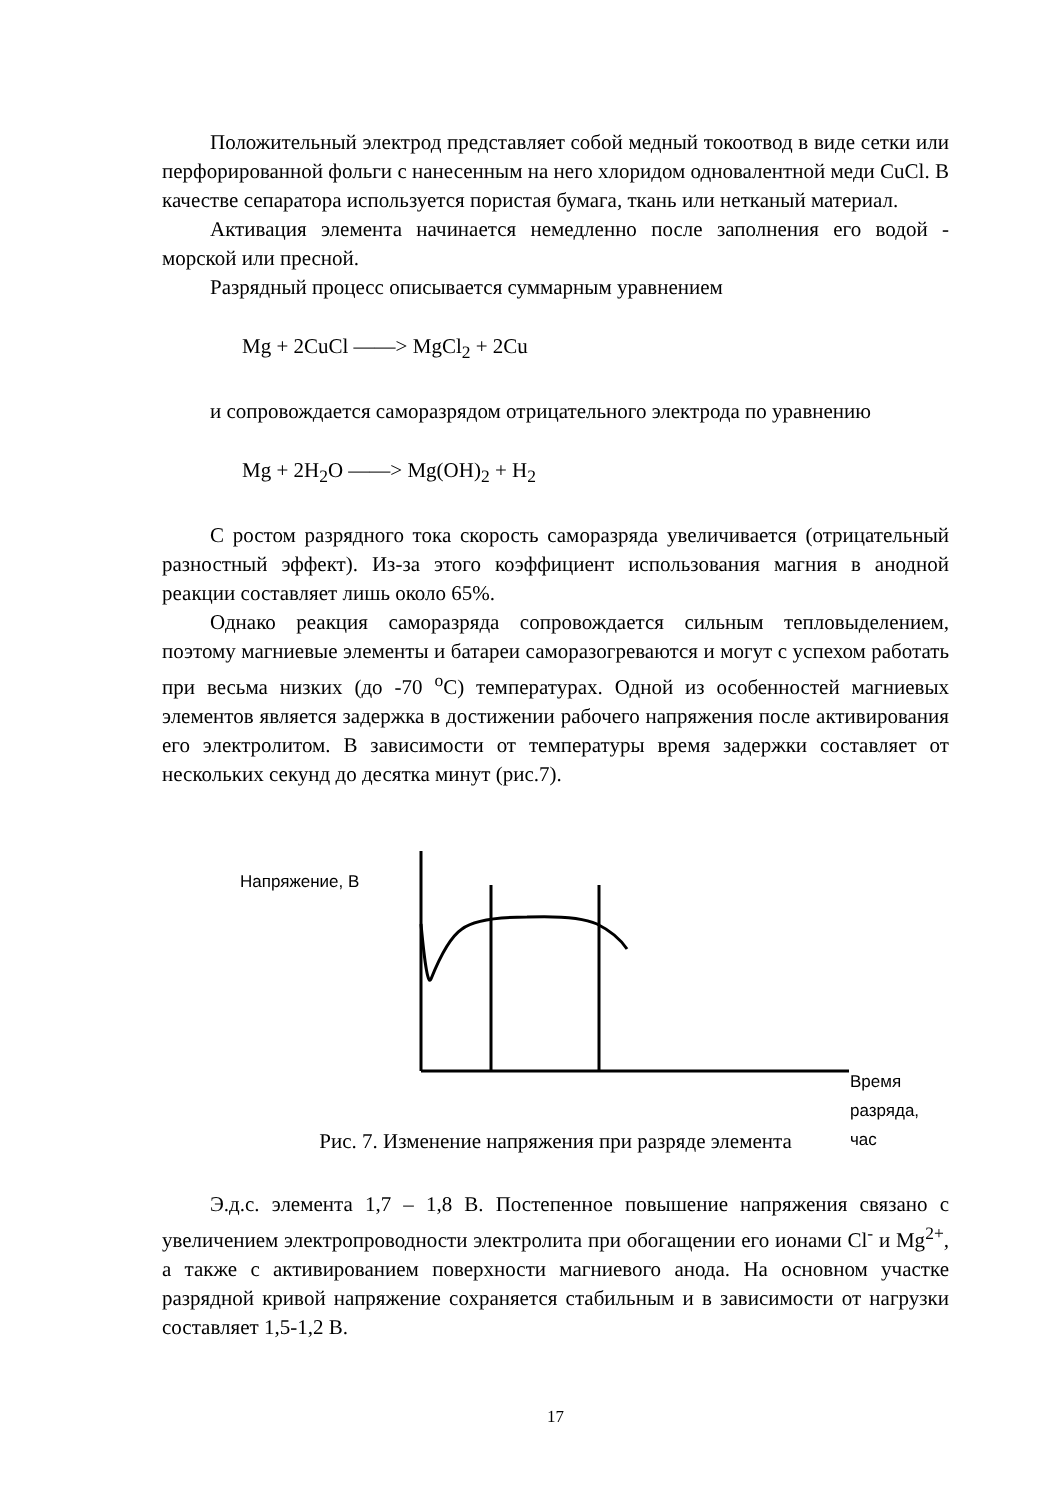Положительный электрод представляет собой медный токоотвод в виде сетки или перфорированной фольги с нанесенным на него хлоридом одновалентной меди CuCl. В качестве сепаратора используется пористая бумага, ткань или нетканый материал.
Активация элемента начинается немедленно после заполнения его водой - морской или пресной.
Разрядный процесс описывается суммарным уравнением
Mg + 2CuCl ——> MgCl<sub>2</sub> + 2Cu
и сопровождается саморазрядом отрицательного электрода по уравнению
Mg + 2H<sub>2</sub>O ——> Mg(OH)<sub>2</sub> + H<sub>2</sub>
С ростом разрядного тока скорость саморазряда увеличивается (отрицательный разностный эффект). Из-за этого коэффициент использования магния в анодной реакции составляет лишь около 65%.
Однако реакция саморазряда сопровождается сильным тепловыделением, поэтому магниевые элементы и батареи саморазогреваются и могут с успехом работать при весьма низких (до -70 <sup>o</sup>C) температурах. Одной из особенностей магниевых элементов является задержка в достижении рабочего напряжения после активирования его электролитом. В зависимости от температуры время задержки составляет от нескольких секунд до десятка минут (рис.7).
Напряжение, В
Время разряда, час
Рис. 7. Изменение напряжения при разряде элемента
Э.д.с. элемента 1,7 – 1,8 В. Постепенное повышение напряжения связано с увеличением электропроводности электролита при обогащении его ионами Cl<sup>-</sup> и Mg<sup>2+</sup>, а также с активированием поверхности магниевого анода. На основном участке разрядной кривой напряжение сохраняется стабильным и в зависимости от нагрузки составляет 1,5-1,2 В.
17